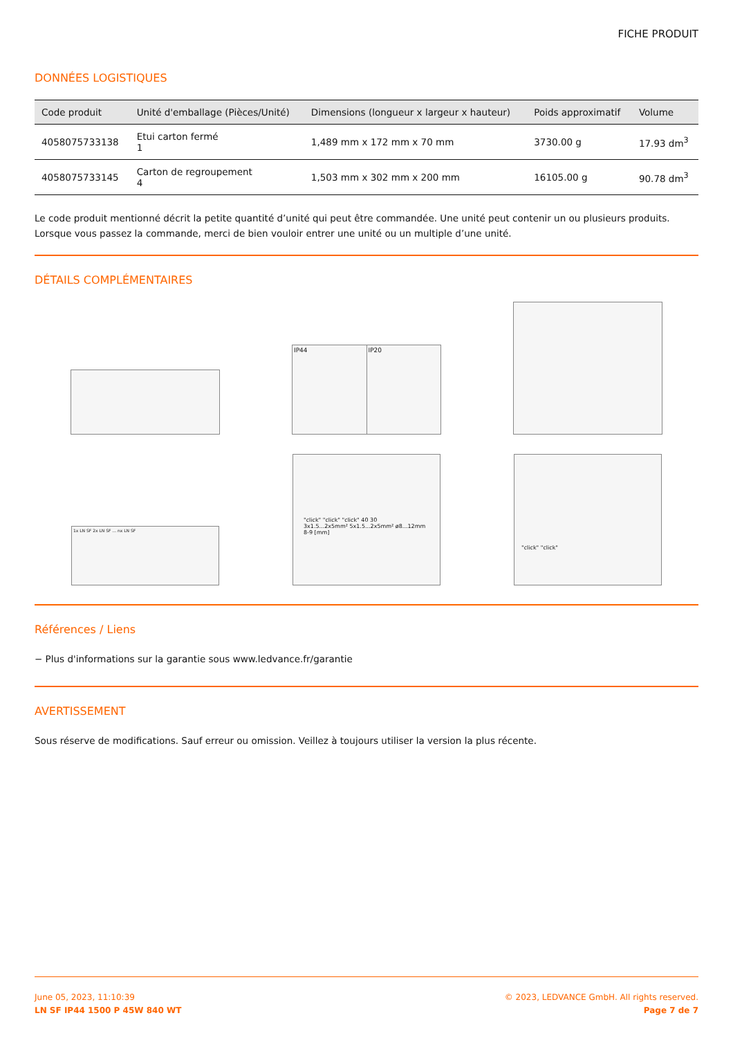FICHE PRODUIT
DONNÉES LOGISTIQUES
| Code produit | Unité d'emballage (Pièces/Unité) | Dimensions (longueur x largeur x hauteur) | Poids approximatif | Volume |
| --- | --- | --- | --- | --- |
| 4058075733138 | Etui carton fermé 1 | 1,489 mm x 172 mm x 70 mm | 3730.00 g | 17.93 dm<sup>3</sup> |
| 4058075733145 | Carton de regroupement 4 | 1,503 mm x 302 mm x 200 mm | 16105.00 g | 90.78 dm<sup>3</sup> |
Le code produit mentionné décrit la petite quantité d’unité qui peut être commandée. Une unité peut contenir un ou plusieurs produits. Lorsque vous passez la commande, merci de bien vouloir entrer une unité ou un multiple d’une unité.
DÉTAILS COMPLÉMENTAIRES
IP44 IP20
1x LN SF 2x LN SF ... nx LN SF
"click" "click" "click" 40 30
3x1.5...2x5mm² 5x1.5...2x5mm² ø8...12mm 8-9 [mm]
"click" "click"
Références / Liens
− Plus d'informations sur la garantie sous www.ledvance.fr/garantie
AVERTISSEMENT
Sous réserve de modifications. Sauf erreur ou omission. Veillez à toujours utiliser la version la plus récente.
June 05, 2023, 11:10:39
LN SF IP44 1500 P 45W 840 WT
© 2023, LEDVANCE GmbH. All rights reserved.
Page 7 de 7